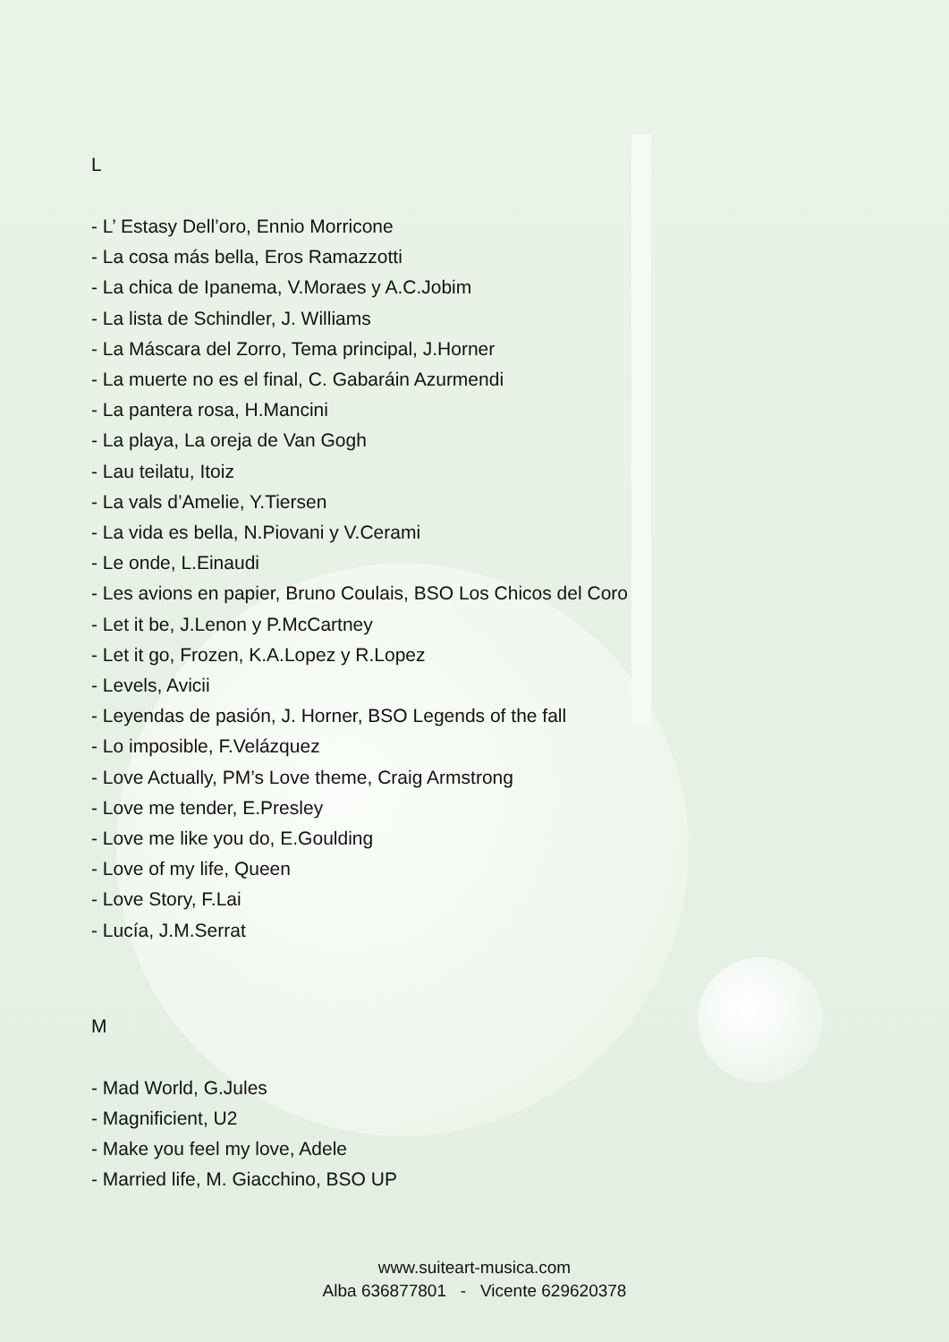L
- L’ Estasy Dell’oro, Ennio Morricone
- La cosa más bella, Eros Ramazzotti
- La chica de Ipanema, V.Moraes y A.C.Jobim
- La lista de Schindler, J. Williams
- La Máscara del Zorro, Tema principal, J.Horner
- La muerte no es el final, C. Gabaráin Azurmendi
- La pantera rosa, H.Mancini
- La playa, La oreja de Van Gogh
- Lau teilatu, Itoiz
- La vals d’Amelie, Y.Tiersen
- La vida es bella, N.Piovani y V.Cerami
- Le onde, L.Einaudi
- Les avions en papier, Bruno Coulais, BSO Los Chicos del Coro
- Let it be, J.Lenon y P.McCartney
- Let it go, Frozen, K.A.Lopez y R.Lopez
- Levels, Avicii
- Leyendas de pasión, J. Horner, BSO Legends of the fall
- Lo imposible, F.Velázquez
- Love Actually, PM’s Love theme, Craig Armstrong
- Love me tender, E.Presley
- Love me like you do, E.Goulding
- Love of my life, Queen
- Love Story, F.Lai
- Lucía, J.M.Serrat
M
- Mad World, G.Jules
- Magnificient, U2
- Make you feel my love, Adele
- Married life, M. Giacchino, BSO UP
www.suiteart-musica.com
Alba 636877801 - Vicente 629620378